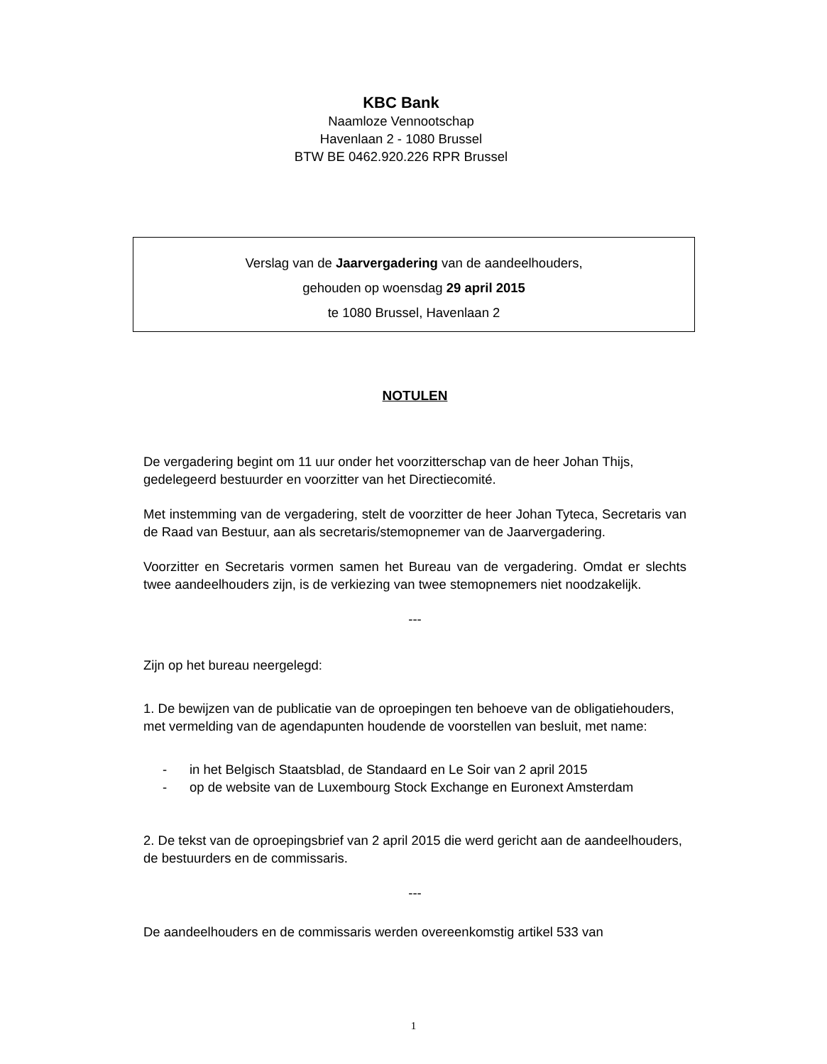KBC Bank
Naamloze Vennootschap
Havenlaan 2 - 1080 Brussel
BTW BE 0462.920.226 RPR Brussel
Verslag van de Jaarvergadering van de aandeelhouders,
gehouden op woensdag 29 april 2015
te 1080 Brussel, Havenlaan 2
NOTULEN
De vergadering begint om 11 uur onder het voorzitterschap van de heer Johan Thijs, gedelegeerd bestuurder en voorzitter van het Directiecomité.
Met instemming van de vergadering, stelt de voorzitter de heer Johan Tyteca, Secretaris van de Raad van Bestuur, aan als secretaris/stemopnemer van de Jaarvergadering.
Voorzitter en Secretaris vormen samen het Bureau van de vergadering. Omdat er slechts twee aandeelhouders zijn, is de verkiezing van twee stemopnemers niet noodzakelijk.
---
Zijn op het bureau neergelegd:
1. De bewijzen van de publicatie van de oproepingen ten behoeve van de obligatiehouders, met vermelding van de agendapunten houdende de voorstellen van besluit, met name:
- in het Belgisch Staatsblad, de Standaard en Le Soir van 2 april 2015
- op de website van de Luxembourg Stock Exchange en Euronext Amsterdam
2. De tekst van de oproepingsbrief van 2 april 2015 die werd gericht aan de aandeelhouders, de bestuurders en de commissaris.
---
De aandeelhouders en de commissaris werden overeenkomstig artikel 533 van
1